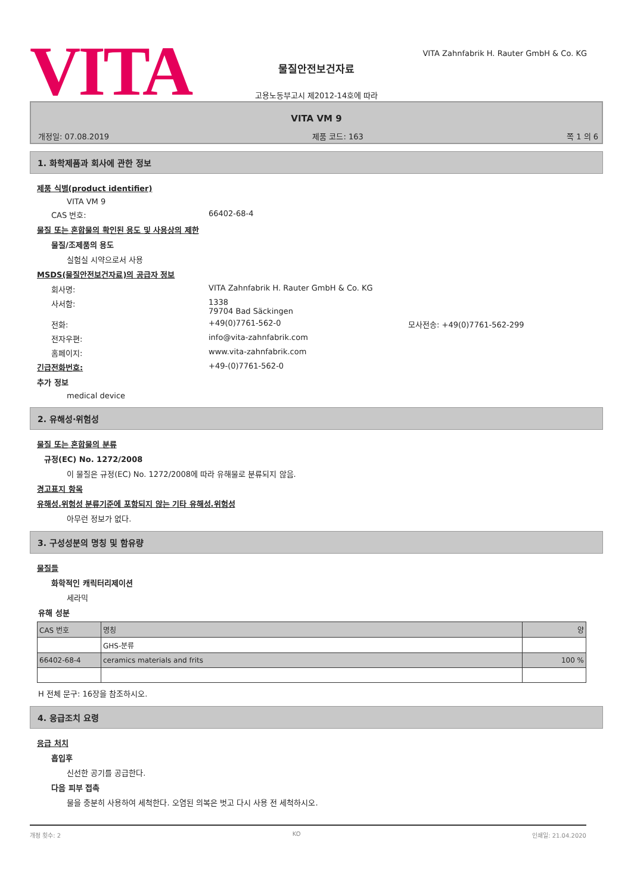VITA
VITA Zahnfabrik H. Rauter GmbH & Co. KG
물질안전보건자료
고용노동부고시 제2012-14호에 따라
VITA VM 9
개정일: 07.08.2019 제품 코드: 163 쪽 1 의 6
1. 화학제품과 회사에 관한 정보
제품 식별(product identifier)
VITA VM 9
CAS 번호: 66402-68-4
물질 또는 혼합물의 확인된 용도 및 사용상의 제한
물질/조제품의 용도
실험실 시약으로서 사용
MSDS(물질안전보건자료)의 공급자 정보
회사명: VITA Zahnfabrik H. Rauter GmbH & Co. KG
사서함: 1338
79704 Bad Säckingen
전화: +49(0)7761-562-0 모사전송: +49(0)7761-562-299
전자우편: info@vita-zahnfabrik.com
홈페이지: www.vita-zahnfabrik.com
긴급전화번호: +49-(0)7761-562-0
추가 정보
medical device
2. 유해성·위험성
물질 또는 혼합물의 분류
규정(EC) No. 1272/2008
이 물질은 규정(EC) No. 1272/2008에 따라 유해물로 분류되지 않음.
경고표지 항목
유해성.위험성 분류기준에 포함되지 않는 기타 유해성.위험성
아무런 정보가 없다.
3. 구성성분의 명칭 및 함유량
물질들
화학적인 캐릭터리제이션
세라믹
유해 성분
| CAS 번호 | 명칭 | 양 |
| | GHS-분류 | |
| 66402-68-4 | ceramics materials and frits | 100 % |
H 전체 문구: 16장을 참조하시오.
4. 응급조치 요령
응급 처치
흡입후
신선한 공기를 공급한다.
다음 피부 접촉
물을 충분히 사용하여 세척한다. 오염된 의복은 벗고 다시 사용 전 세척하시오.
개정 횟수: 2 KO 인쇄일: 21.04.2020